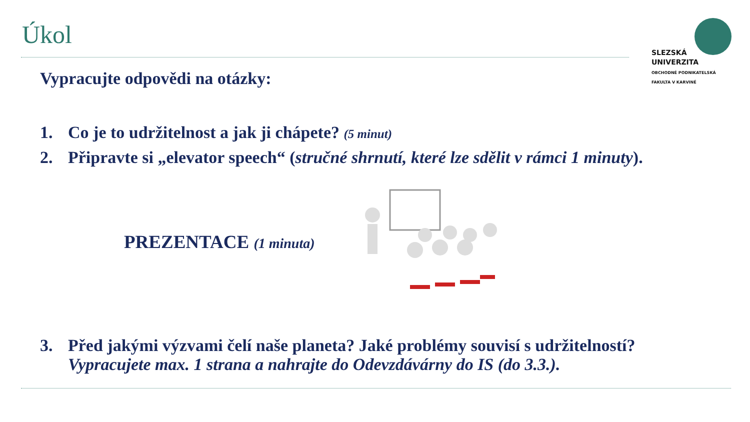Úkol
SLEZSKÁ
UNIVERZITA
OBCHODNÉ PODNIKATELSKÁ
FAKULTA V KARVINÉ
Vypracujte odpovědi na otázky:
1. Co je to udržitelnost a jak ji chápete? (5 minut)
2. Připravte si „elevator speech“ (stručné shrnutí, které lze sdělit v rámci 1 minuty).
PREZENTACE (1 minuta)
3. Před jakými výzvami čelí naše planeta? Jaké problémy souvisí s udržitelností?
Vypracujete max. 1 strana a nahrajte do Odevzdávárny do IS (do 3.3.).